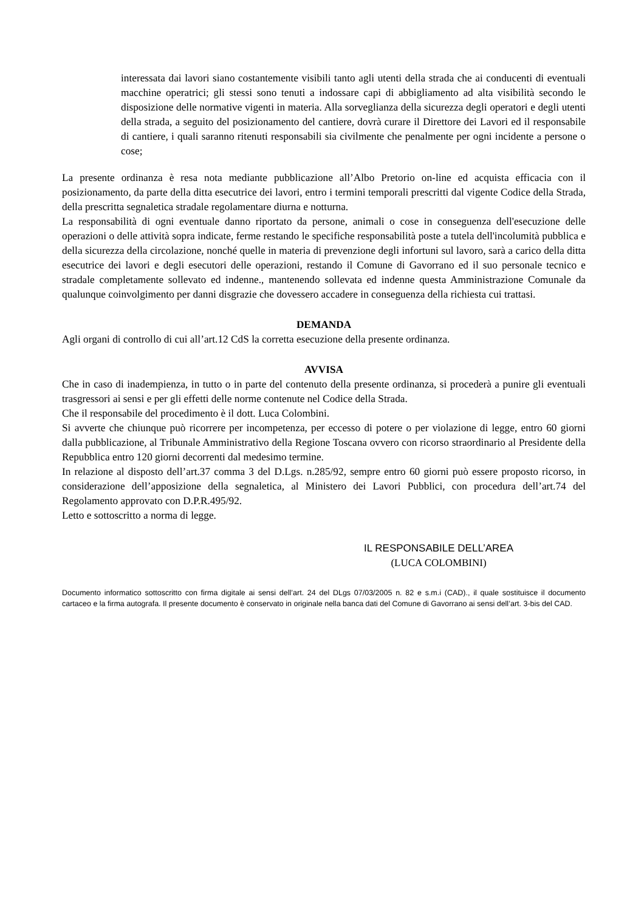interessata dai lavori siano costantemente visibili tanto agli utenti della strada che ai conducenti di eventuali macchine operatrici; gli stessi sono tenuti a indossare capi di abbigliamento ad alta visibilità secondo le disposizione delle normative vigenti in materia. Alla sorveglianza della sicurezza degli operatori e degli utenti della strada, a seguito del posizionamento del cantiere, dovrà curare il Direttore dei Lavori ed il responsabile di cantiere, i quali saranno ritenuti responsabili sia civilmente che penalmente per ogni incidente a persone o cose;
La presente ordinanza è resa nota mediante pubblicazione all’Albo Pretorio on-line ed acquista efficacia con il posizionamento, da parte della ditta esecutrice dei lavori, entro i termini temporali prescritti dal vigente Codice della Strada, della prescritta segnaletica stradale regolamentare diurna e notturna.
La responsabilità di ogni eventuale danno riportato da persone, animali o cose in conseguenza dell'esecuzione delle operazioni o delle attività sopra indicate, ferme restando le specifiche responsabilità poste a tutela dell'incolumità pubblica e della sicurezza della circolazione, nonché quelle in materia di prevenzione degli infortuni sul lavoro, sarà a carico della ditta esecutrice dei lavori e degli esecutori delle operazioni, restando il Comune di Gavorrano ed il suo personale tecnico e stradale completamente sollevato ed indenne., mantenendo sollevata ed indenne questa Amministrazione Comunale da qualunque coinvolgimento per danni disgrazie che dovessero accadere in conseguenza della richiesta cui trattasi.
DEMANDA
Agli organi di controllo di cui all’art.12 CdS la corretta esecuzione della presente ordinanza.
AVVISA
Che in caso di inadempienza, in tutto o in parte del contenuto della presente ordinanza, si procederà a punire gli eventuali trasgressori ai sensi e per gli effetti delle norme contenute nel Codice della Strada.
Che il responsabile del procedimento è il dott. Luca Colombini.
Si avverte che chiunque può ricorrere per incompetenza, per eccesso di potere o per violazione di legge, entro 60 giorni dalla pubblicazione, al Tribunale Amministrativo della Regione Toscana ovvero con ricorso straordinario al Presidente della Repubblica entro 120 giorni decorrenti dal medesimo termine.
In relazione al disposto dell’art.37 comma 3 del D.Lgs. n.285/92, sempre entro 60 giorni può essere proposto ricorso, in considerazione dell’apposizione della segnaletica, al Ministero dei Lavori Pubblici, con procedura dell’art.74 del Regolamento approvato con D.P.R.495/92.
Letto e sottoscritto a norma di legge.
IL RESPONSABILE DELL’AREA
(LUCA COLOMBINI)
Documento informatico sottoscritto con firma digitale ai sensi dell’art. 24 del DLgs 07/03/2005 n. 82 e s.m.i (CAD)., il quale sostituisce il documento cartaceo e la firma autografa. Il presente documento è conservato in originale nella banca dati del Comune di Gavorrano ai sensi dell’art. 3-bis del CAD.